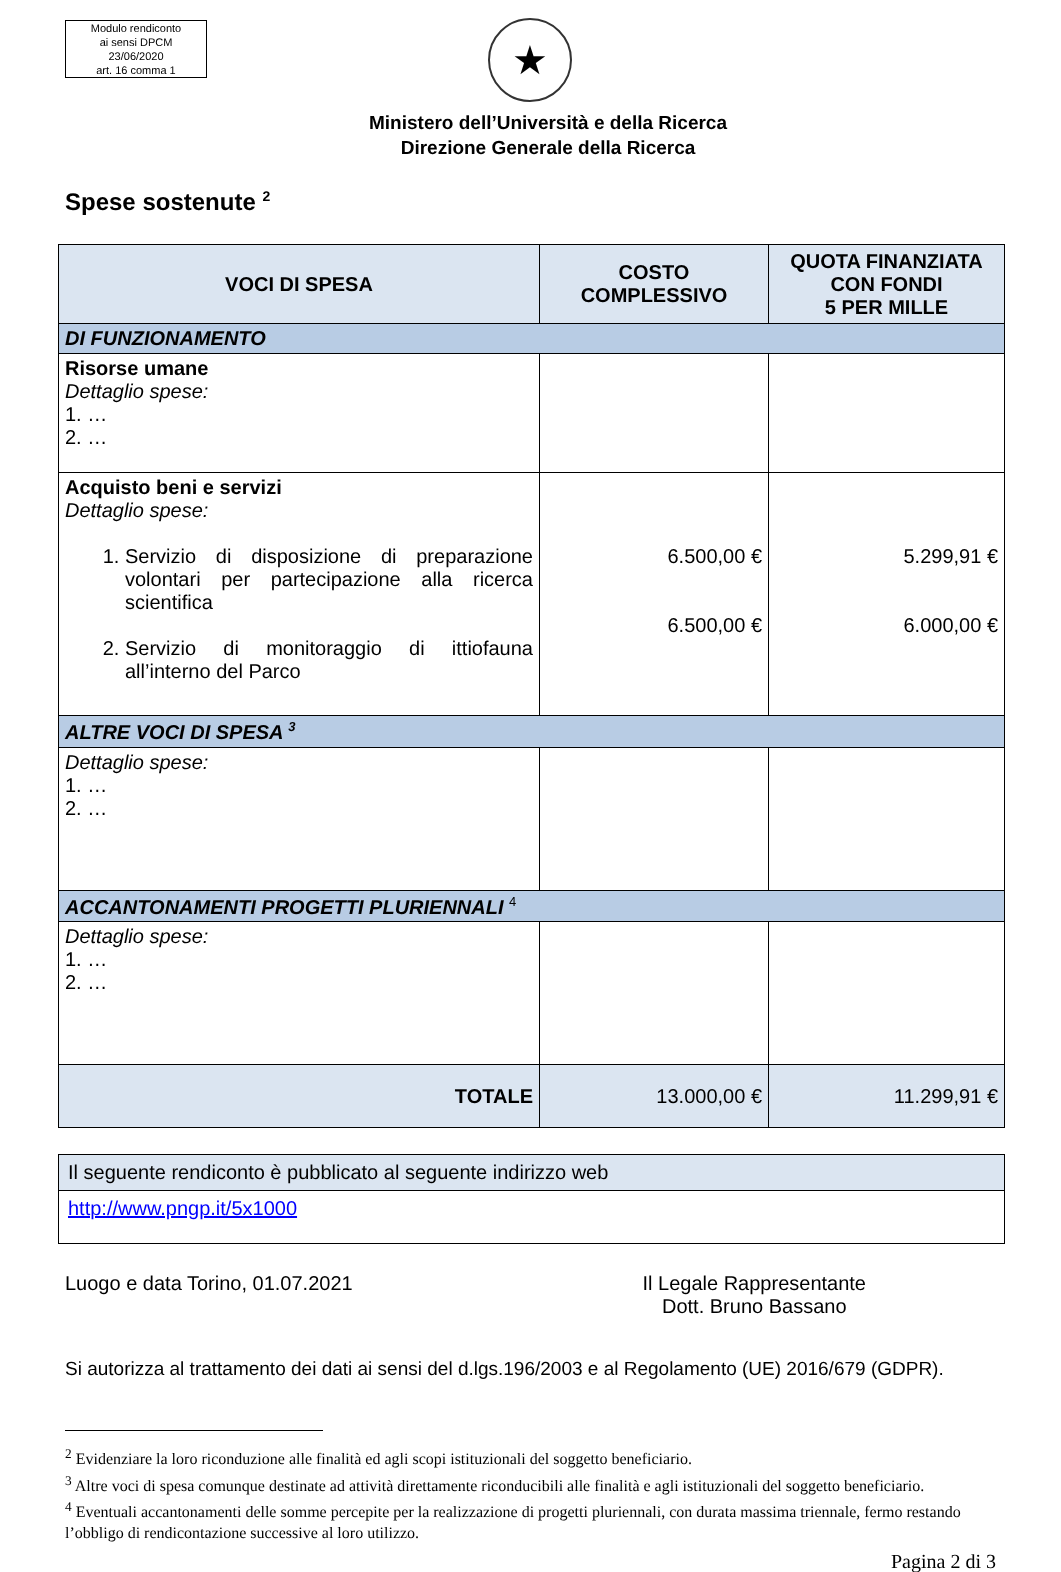Modulo rendiconto
ai sensi DPCM
23/06/2020
art. 16 comma 1
★
Ministero dell’Università e della Ricerca
Direzione Generale della Ricerca
Spese sostenute <sup>2</sup>
| VOCI DI SPESA | COSTO COMPLESSIVO | QUOTA FINANZIATA CON FONDI 5 PER MILLE |
| --- | --- | --- |
| DI FUNZIONAMENTO | | |
| Risorse umane Dettaglio spese: 1. … 2. … | | |
| Acquisto beni e servizi Dettaglio spese: 1. Servizio di disposizione di preparazione volontari per partecipazione alla ricerca scientifica 2. Servizio di monitoraggio di ittiofauna all’interno del Parco | 6.500,00 € 6.500,00 € | 5.299,91 € 6.000,00 € |
| ALTRE VOCI DI SPESA <sup>3</sup> | | |
| Dettaglio spese: 1. … 2. … | | |
| ACCANTONAMENTI PROGETTI PLURIENNALI <sup>4</sup> | | |
| Dettaglio spese: 1. … 2. … | | |
| TOTALE | 13.000,00 € | 11.299,91 € |
Il seguente rendiconto è pubblicato al seguente indirizzo web
http://www.pngp.it/5x1000
Luogo e data Torino, 01.07.2021
Il Legale Rappresentante
Dott. Bruno Bassano
Si autorizza al trattamento dei dati ai sensi del d.lgs.196/2003 e al Regolamento (UE) 2016/679 (GDPR).
<sup>2</sup> Evidenziare la loro riconduzione alle finalità ed agli scopi istituzionali del soggetto beneficiario.
<sup>3</sup> Altre voci di spesa comunque destinate ad attività direttamente riconducibili alle finalità e agli istituzionali del soggetto beneficiario.
<sup>4</sup> Eventuali accantonamenti delle somme percepite per la realizzazione di progetti pluriennali, con durata massima triennale, fermo restando l’obbligo di rendicontazione successive al loro utilizzo.
Pagina 2 di 3